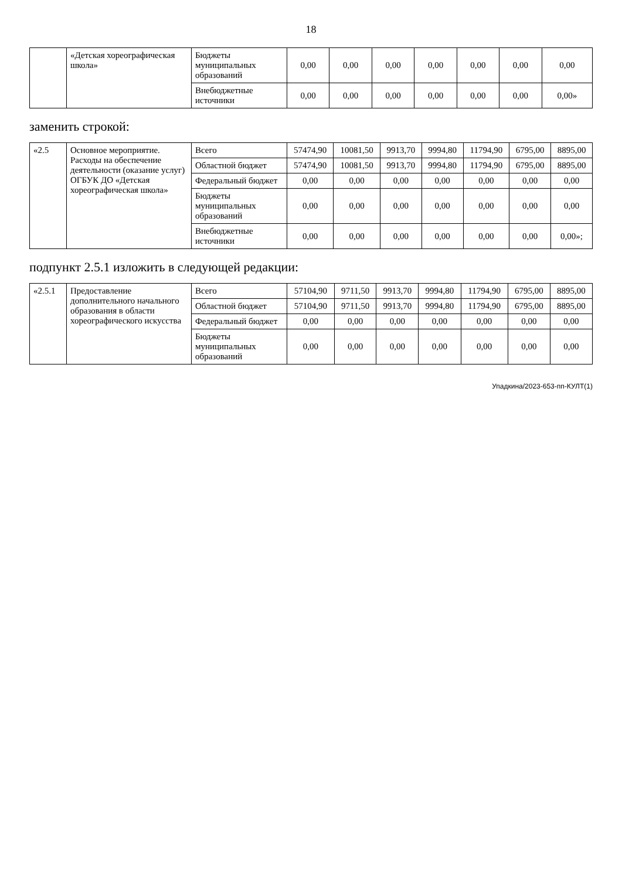18
| | «Детская хореографическая школа» | Бюджеты муниципальных образований | 0,00 | 0,00 | 0,00 | 0,00 | 0,00 | 0,00 | 0,00 |
| | | Внебюджетные источники | 0,00 | 0,00 | 0,00 | 0,00 | 0,00 | 0,00 | 0,00» |
заменить строкой:
| «2.5 | Основное мероприятие. Расходы на обеспечение деятельности (оказание услуг) ОГБУК ДО «Детская хореографическая школа» | Всего | 57474,90 | 10081,50 | 9913,70 | 9994,80 | 11794,90 | 6795,00 | 8895,00 |
| | | Областной бюджет | 57474,90 | 10081,50 | 9913,70 | 9994,80 | 11794,90 | 6795,00 | 8895,00 |
| | | Федеральный бюджет | 0,00 | 0,00 | 0,00 | 0,00 | 0,00 | 0,00 | 0,00 |
| | | Бюджеты муниципальных образований | 0,00 | 0,00 | 0,00 | 0,00 | 0,00 | 0,00 | 0,00 |
| | | Внебюджетные источники | 0,00 | 0,00 | 0,00 | 0,00 | 0,00 | 0,00 | 0,00»; |
подпункт 2.5.1 изложить в следующей редакции:
| «2.5.1 | Предоставление дополнительного начального образования в области хореографического искусства | Всего | 57104,90 | 9711,50 | 9913,70 | 9994,80 | 11794,90 | 6795,00 | 8895,00 |
| | | Областной бюджет | 57104,90 | 9711,50 | 9913,70 | 9994,80 | 11794,90 | 6795,00 | 8895,00 |
| | | Федеральный бюджет | 0,00 | 0,00 | 0,00 | 0,00 | 0,00 | 0,00 | 0,00 |
| | | Бюджеты муниципальных образований | 0,00 | 0,00 | 0,00 | 0,00 | 0,00 | 0,00 | 0,00 |
Упадкина/2023-653-пп-КУЛТ(1)